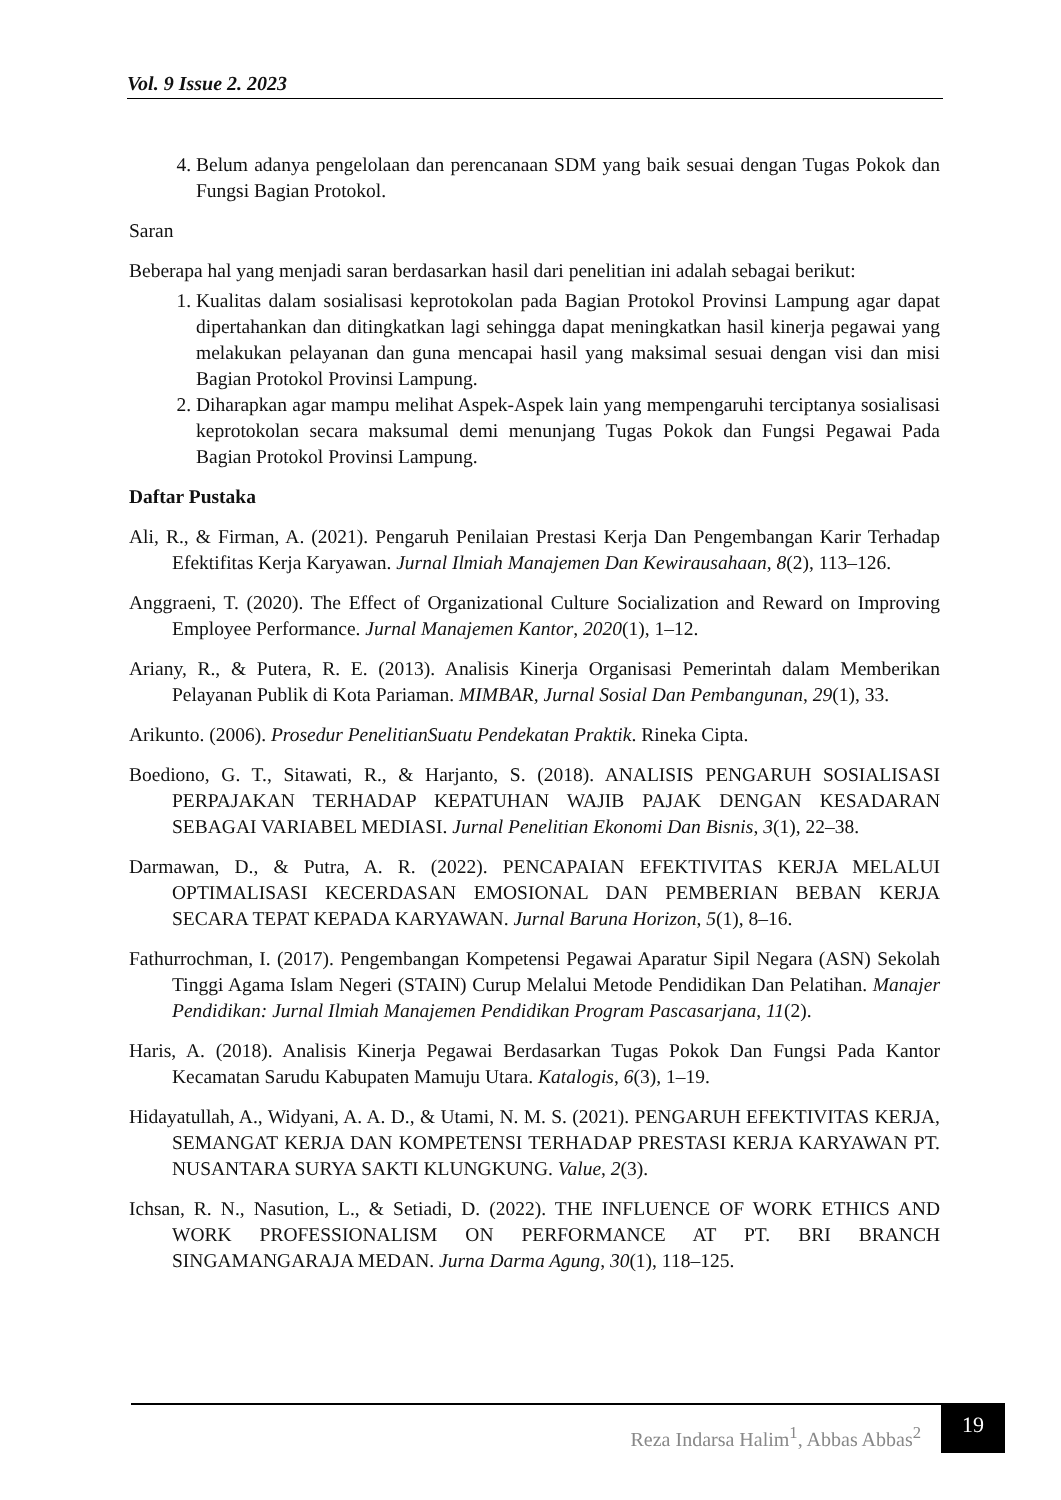Vol. 9 Issue 2. 2023
4. Belum adanya pengelolaan dan perencanaan SDM yang baik sesuai dengan Tugas Pokok dan Fungsi Bagian Protokol.
Saran
Beberapa hal yang menjadi saran berdasarkan hasil dari penelitian ini adalah sebagai berikut:
1. Kualitas dalam sosialisasi keprotokolan pada Bagian Protokol Provinsi Lampung agar dapat dipertahankan dan ditingkatkan lagi sehingga dapat meningkatkan hasil kinerja pegawai yang melakukan pelayanan dan guna mencapai hasil yang maksimal sesuai dengan visi dan misi Bagian Protokol Provinsi Lampung.
2. Diharapkan agar mampu melihat Aspek-Aspek lain yang mempengaruhi terciptanya sosialisasi keprotokolan secara maksumal demi menunjang Tugas Pokok dan Fungsi Pegawai Pada Bagian Protokol Provinsi Lampung.
Daftar Pustaka
Ali, R., & Firman, A. (2021). Pengaruh Penilaian Prestasi Kerja Dan Pengembangan Karir Terhadap Efektifitas Kerja Karyawan. Jurnal Ilmiah Manajemen Dan Kewirausahaan, 8(2), 113–126.
Anggraeni, T. (2020). The Effect of Organizational Culture Socialization and Reward on Improving Employee Performance. Jurnal Manajemen Kantor, 2020(1), 1–12.
Ariany, R., & Putera, R. E. (2013). Analisis Kinerja Organisasi Pemerintah dalam Memberikan Pelayanan Publik di Kota Pariaman. MIMBAR, Jurnal Sosial Dan Pembangunan, 29(1), 33.
Arikunto. (2006). Prosedur PenelitianSuatu Pendekatan Praktik. Rineka Cipta.
Boediono, G. T., Sitawati, R., & Harjanto, S. (2018). ANALISIS PENGARUH SOSIALISASI PERPAJAKAN TERHADAP KEPATUHAN WAJIB PAJAK DENGAN KESADARAN SEBAGAI VARIABEL MEDIASI. Jurnal Penelitian Ekonomi Dan Bisnis, 3(1), 22–38.
Darmawan, D., & Putra, A. R. (2022). PENCAPAIAN EFEKTIVITAS KERJA MELALUI OPTIMALISASI KECERDASAN EMOSIONAL DAN PEMBERIAN BEBAN KERJA SECARA TEPAT KEPADA KARYAWAN. Jurnal Baruna Horizon, 5(1), 8–16.
Fathurrochman, I. (2017). Pengembangan Kompetensi Pegawai Aparatur Sipil Negara (ASN) Sekolah Tinggi Agama Islam Negeri (STAIN) Curup Melalui Metode Pendidikan Dan Pelatihan. Manajer Pendidikan: Jurnal Ilmiah Manajemen Pendidikan Program Pascasarjana, 11(2).
Haris, A. (2018). Analisis Kinerja Pegawai Berdasarkan Tugas Pokok Dan Fungsi Pada Kantor Kecamatan Sarudu Kabupaten Mamuju Utara. Katalogis, 6(3), 1–19.
Hidayatullah, A., Widyani, A. A. D., & Utami, N. M. S. (2021). PENGARUH EFEKTIVITAS KERJA, SEMANGAT KERJA DAN KOMPETENSI TERHADAP PRESTASI KERJA KARYAWAN PT. NUSANTARA SURYA SAKTI KLUNGKUNG. Value, 2(3).
Ichsan, R. N., Nasution, L., & Setiadi, D. (2022). THE INFLUENCE OF WORK ETHICS AND WORK PROFESSIONALISM ON PERFORMANCE AT PT. BRI BRANCH SINGAMANGARAJA MEDAN. Jurna Darma Agung, 30(1), 118–125.
Reza Indarsa Halim<sup>1</sup>, Abbas Abbas<sup>2</sup>
19